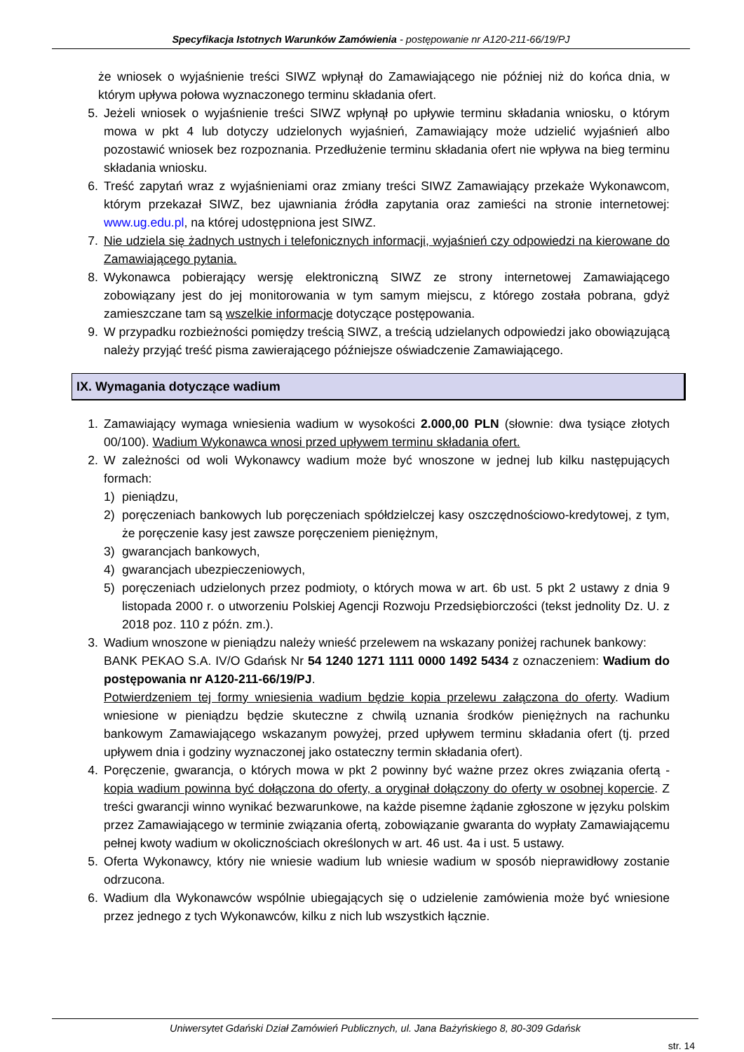Specyfikacja Istotnych Warunków Zamówienia - postępowanie nr A120-211-66/19/PJ
że wniosek o wyjaśnienie treści SIWZ wpłynął do Zamawiającego nie później niż do końca dnia, w którym upływa połowa wyznaczonego terminu składania ofert.
5. Jeżeli wniosek o wyjaśnienie treści SIWZ wpłynął po upływie terminu składania wniosku, o którym mowa w pkt 4 lub dotyczy udzielonych wyjaśnień, Zamawiający może udzielić wyjaśnień albo pozostawić wniosek bez rozpoznania. Przedłużenie terminu składania ofert nie wpływa na bieg terminu składania wniosku.
6. Treść zapytań wraz z wyjaśnieniami oraz zmiany treści SIWZ Zamawiający przekaże Wykonawcom, którym przekazał SIWZ, bez ujawniania źródła zapytania oraz zamieści na stronie internetowej: www.ug.edu.pl, na której udostępniona jest SIWZ.
7. Nie udziela się żadnych ustnych i telefonicznych informacji, wyjaśnień czy odpowiedzi na kierowane do Zamawiającego pytania.
8. Wykonawca pobierający wersję elektroniczną SIWZ ze strony internetowej Zamawiającego zobowiązany jest do jej monitorowania w tym samym miejscu, z którego została pobrana, gdyż zamieszczane tam są wszelkie informacje dotyczące postępowania.
9. W przypadku rozbieżności pomiędzy treścią SIWZ, a treścią udzielanych odpowiedzi jako obowiązującą należy przyjąć treść pisma zawierającego późniejsze oświadczenie Zamawiającego.
IX. Wymagania dotyczące wadium
1. Zamawiający wymaga wniesienia wadium w wysokości 2.000,00 PLN (słownie: dwa tysiące złotych 00/100). Wadium Wykonawca wnosi przed upływem terminu składania ofert.
2. W zależności od woli Wykonawcy wadium może być wnoszone w jednej lub kilku następujących formach:
1) pieniądzu,
2) poręczeniach bankowych lub poręczeniach spółdzielczej kasy oszczędnościowo-kredytowej, z tym, że poręczenie kasy jest zawsze poręczeniem pieniężnym,
3) gwarancjach bankowych,
4) gwarancjach ubezpieczeniowych,
5) poręczeniach udzielonych przez podmioty, o których mowa w art. 6b ust. 5 pkt 2 ustawy z dnia 9 listopada 2000 r. o utworzeniu Polskiej Agencji Rozwoju Przedsiębiorczości (tekst jednolity Dz. U. z 2018 poz. 110 z późn. zm.).
3. Wadium wnoszone w pieniądzu należy wnieść przelewem na wskazany poniżej rachunek bankowy:
BANK PEKAO S.A. IV/O Gdańsk Nr 54 1240 1271 1111 0000 1492 5434 z oznaczeniem: Wadium do postępowania nr A120-211-66/19/PJ.
Potwierdzeniem tej formy wniesienia wadium będzie kopia przelewu załączona do oferty. Wadium wniesione w pieniądzu będzie skuteczne z chwilą uznania środków pieniężnych na rachunku bankowym Zamawiającego wskazanym powyżej, przed upływem terminu składania ofert (tj. przed upływem dnia i godziny wyznaczonej jako ostateczny termin składania ofert).
4. Poręczenie, gwarancja, o których mowa w pkt 2 powinny być ważne przez okres związania ofertą - kopia wadium powinna być dołączona do oferty, a oryginał dołączony do oferty w osobnej kopercie. Z treści gwarancji winno wynikać bezwarunkowe, na każde pisemne żądanie zgłoszone w języku polskim przez Zamawiającego w terminie związania ofertą, zobowiązanie gwaranta do wypłaty Zamawiającemu pełnej kwoty wadium w okolicznościach określonych w art. 46 ust. 4a i ust. 5 ustawy.
5. Oferta Wykonawcy, który nie wniesie wadium lub wniesie wadium w sposób nieprawidłowy zostanie odrzucona.
6. Wadium dla Wykonawców wspólnie ubiegających się o udzielenie zamówienia może być wniesione przez jednego z tych Wykonawców, kilku z nich lub wszystkich łącznie.
Uniwersytet Gdański Dział Zamówień Publicznych, ul. Jana Bażyńskiego 8, 80-309 Gdańsk
str. 14